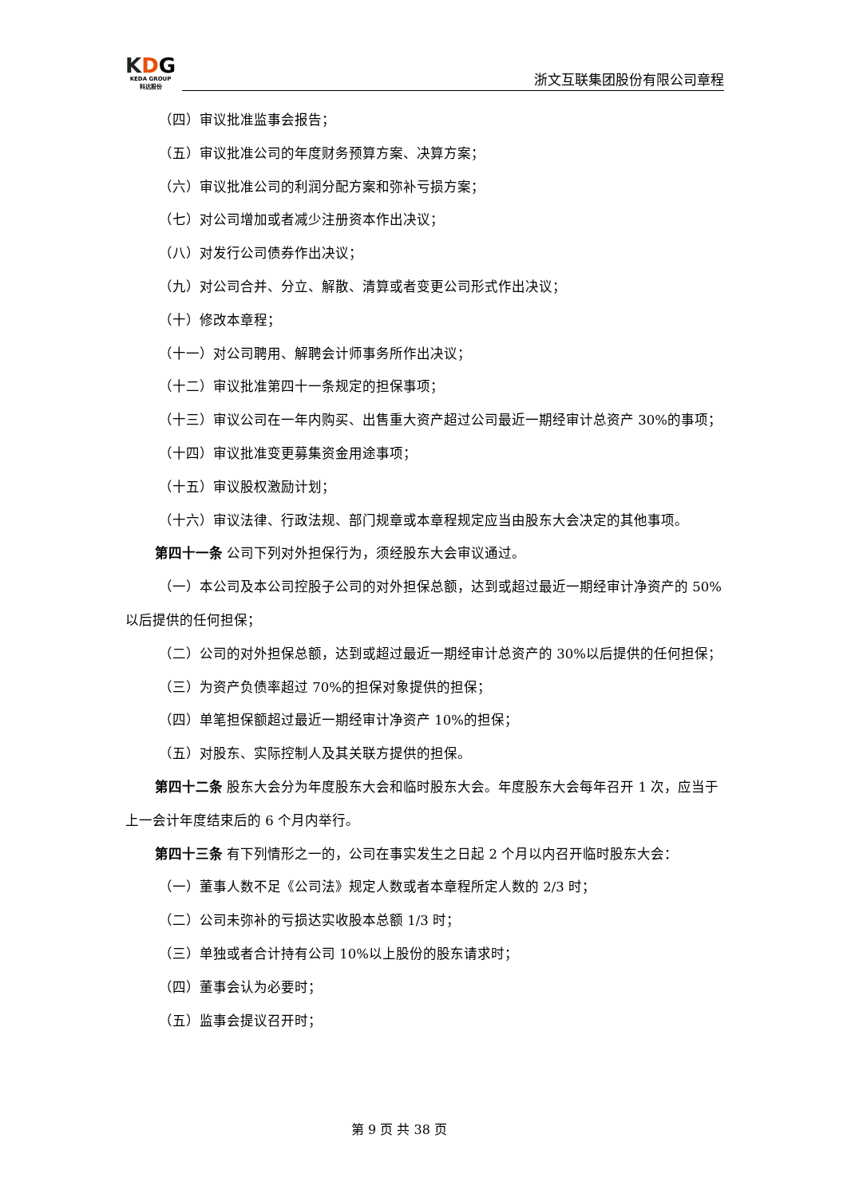KDG
KEDA GROUP
科达股份
浙文互联集团股份有限公司章程
（四）审议批准监事会报告；
（五）审议批准公司的年度财务预算方案、决算方案；
（六）审议批准公司的利润分配方案和弥补亏损方案；
（七）对公司增加或者减少注册资本作出决议；
（八）对发行公司债券作出决议；
（九）对公司合并、分立、解散、清算或者变更公司形式作出决议；
（十）修改本章程；
（十一）对公司聘用、解聘会计师事务所作出决议；
（十二）审议批准第四十一条规定的担保事项；
（十三）审议公司在一年内购买、出售重大资产超过公司最近一期经审计总资产 30%的事项；
（十四）审议批准变更募集资金用途事项；
（十五）审议股权激励计划；
（十六）审议法律、行政法规、部门规章或本章程规定应当由股东大会决定的其他事项。
第四十一条 公司下列对外担保行为，须经股东大会审议通过。
（一）本公司及本公司控股子公司的对外担保总额，达到或超过最近一期经审计净资产的 50%以后提供的任何担保；
（二）公司的对外担保总额，达到或超过最近一期经审计总资产的 30%以后提供的任何担保；
（三）为资产负债率超过 70%的担保对象提供的担保；
（四）单笔担保额超过最近一期经审计净资产 10%的担保；
（五）对股东、实际控制人及其关联方提供的担保。
第四十二条 股东大会分为年度股东大会和临时股东大会。年度股东大会每年召开 1 次，应当于上一会计年度结束后的 6 个月内举行。
第四十三条 有下列情形之一的，公司在事实发生之日起 2 个月以内召开临时股东大会：
（一）董事人数不足《公司法》规定人数或者本章程所定人数的 2/3 时；
（二）公司未弥补的亏损达实收股本总额 1/3 时；
（三）单独或者合计持有公司 10%以上股份的股东请求时；
（四）董事会认为必要时；
（五）监事会提议召开时；
第 9 页 共 38 页